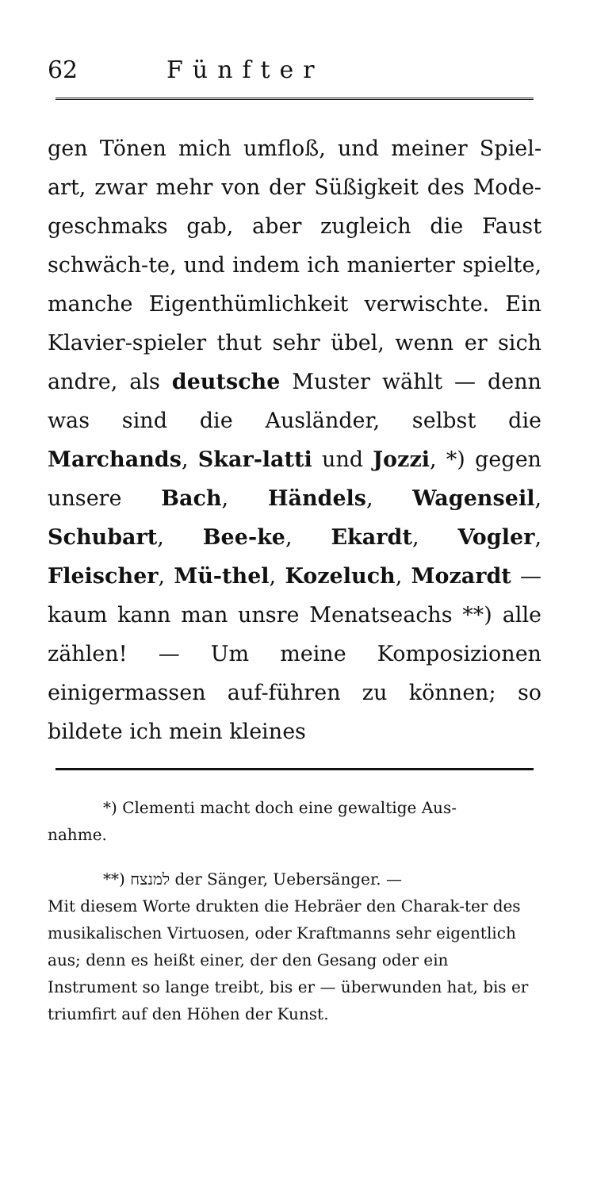62 Fünfter
gen Tönen mich umfloß, und meiner Spiel-art, zwar mehr von der Süßigkeit des Mode-geschmaks gab, aber zugleich die Faust schwäch-te, und indem ich manierter spielte, manche Eigenthümlichkeit verwischte. Ein Klavier-spieler thut sehr übel, wenn er sich andre, als deutsche Muster wählt — denn was sind die Ausländer, selbst die Marchands, Skar-latti und Jozzi, *) gegen unsere Bach, Händels, Wagenseil, Schubart, Bee-ke, Ekardt, Vogler, Fleischer, Mü-thel, Kozeluch, Mozardt — kaum kann man unsre Menatseachs **) alle zählen! — Um meine Komposizionen einigermassen auf-führen zu können; so bildete ich mein kleines
*) Clementi macht doch eine gewaltige Aus-
nahme.
**) למנצח der Sänger, Uebersänger. —
Mit diesem Worte drukten die Hebräer den Charak-ter des musikalischen Virtuosen, oder Kraftmanns sehr eigentlich aus; denn es heißt einer, der den Gesang oder ein Instrument so lange treibt, bis er — überwunden hat, bis er triumfirt auf den Höhen der Kunst.